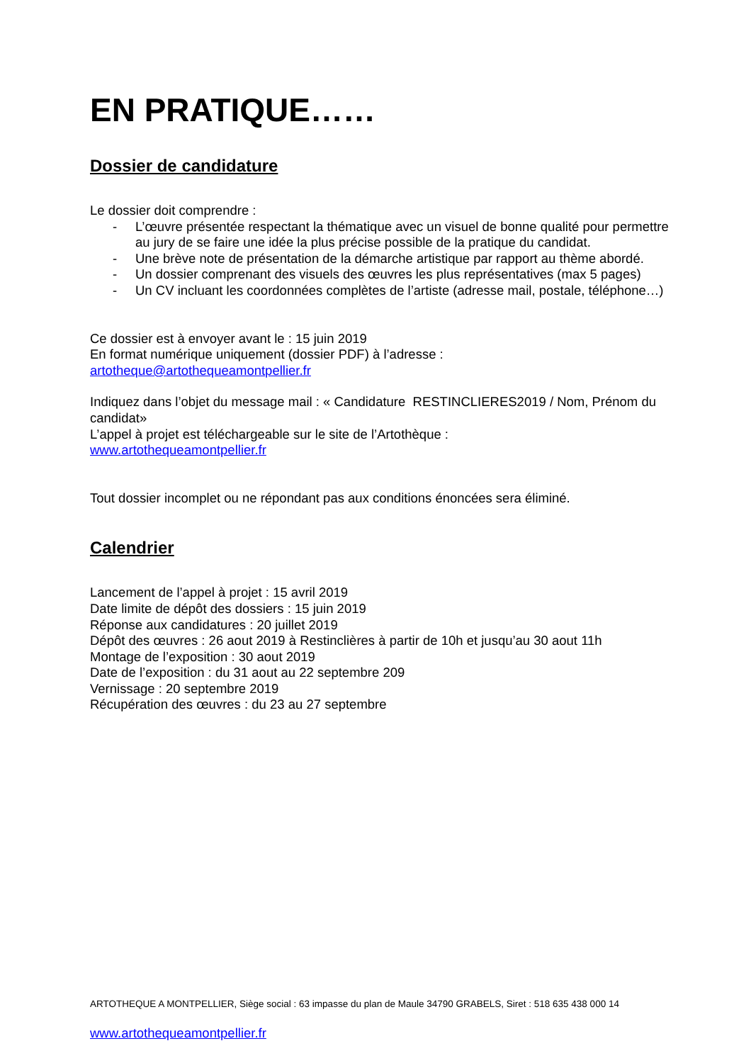EN PRATIQUE……
Dossier de candidature
Le dossier doit comprendre :
- L’œuvre présentée respectant la thématique avec un visuel de bonne qualité pour permettre au jury de se faire une idée la plus précise possible de la pratique du candidat.
- Une brève note de présentation de la démarche artistique par rapport au thème abordé.
- Un dossier comprenant des visuels des œuvres les plus représentatives (max 5 pages)
- Un CV incluant les coordonnées complètes de l’artiste (adresse mail, postale, téléphone…)
Ce dossier est à envoyer avant le : 15 juin 2019
En format numérique uniquement (dossier PDF) à l’adresse :
artotheque@artothequeamontpellier.fr
Indiquez dans l’objet du message mail : « Candidature RESTINCLIERES2019 / Nom, Prénom du candidat»
L’appel à projet est téléchargeable sur le site de l’Artothèque :
www.artothequeamontpellier.fr
Tout dossier incomplet ou ne répondant pas aux conditions énoncées sera éliminé.
Calendrier
Lancement de l’appel à projet : 15 avril 2019
Date limite de dépôt des dossiers : 15 juin 2019
Réponse aux candidatures : 20 juillet 2019
Dépôt des œuvres : 26 aout 2019 à Restinclières à partir de 10h et jusqu’au 30 aout 11h
Montage de l’exposition : 30 aout 2019
Date de l’exposition : du 31 aout au 22 septembre 209
Vernissage : 20 septembre 2019
Récupération des œuvres : du 23 au 27 septembre
ARTOTHEQUE A MONTPELLIER, Siège social : 63 impasse du plan de Maule 34790 GRABELS, Siret : 518 635 438 000 14
www.artothequeamontpellier.fr